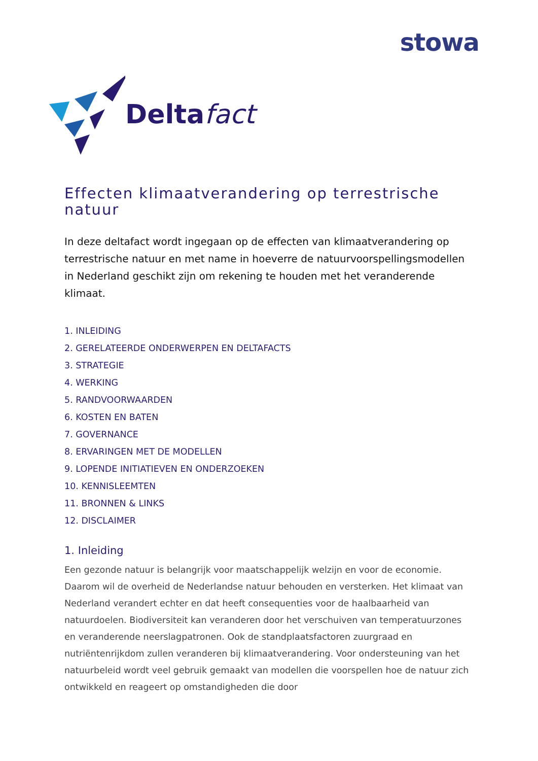stowa
Deltafact
Effecten klimaatverandering op terrestrische natuur
In deze deltafact wordt ingegaan op de effecten van klimaatverandering op terrestrische natuur en met name in hoeverre de natuurvoorspellingsmodellen in Nederland geschikt zijn om rekening te houden met het veranderende klimaat.
1. INLEIDING
2. GERELATEERDE ONDERWERPEN EN DELTAFACTS
3. STRATEGIE
4. WERKING
5. RANDVOORWAARDEN
6. KOSTEN EN BATEN
7. GOVERNANCE
8. ERVARINGEN MET DE MODELLEN
9. LOPENDE INITIATIEVEN EN ONDERZOEKEN
10. KENNISLEEMTEN
11. BRONNEN & LINKS
12. DISCLAIMER
1. Inleiding
Een gezonde natuur is belangrijk voor maatschappelijk welzijn en voor de economie. Daarom wil de overheid de Nederlandse natuur behouden en versterken. Het klimaat van Nederland verandert echter en dat heeft consequenties voor de haalbaarheid van natuurdoelen. Biodiversiteit kan veranderen door het verschuiven van temperatuurzones en veranderende neerslagpatronen. Ook de standplaatsfactoren zuurgraad en nutriëntenrijkdom zullen veranderen bij klimaatverandering. Voor ondersteuning van het natuurbeleid wordt veel gebruik gemaakt van modellen die voorspellen hoe de natuur zich ontwikkeld en reageert op omstandigheden die door